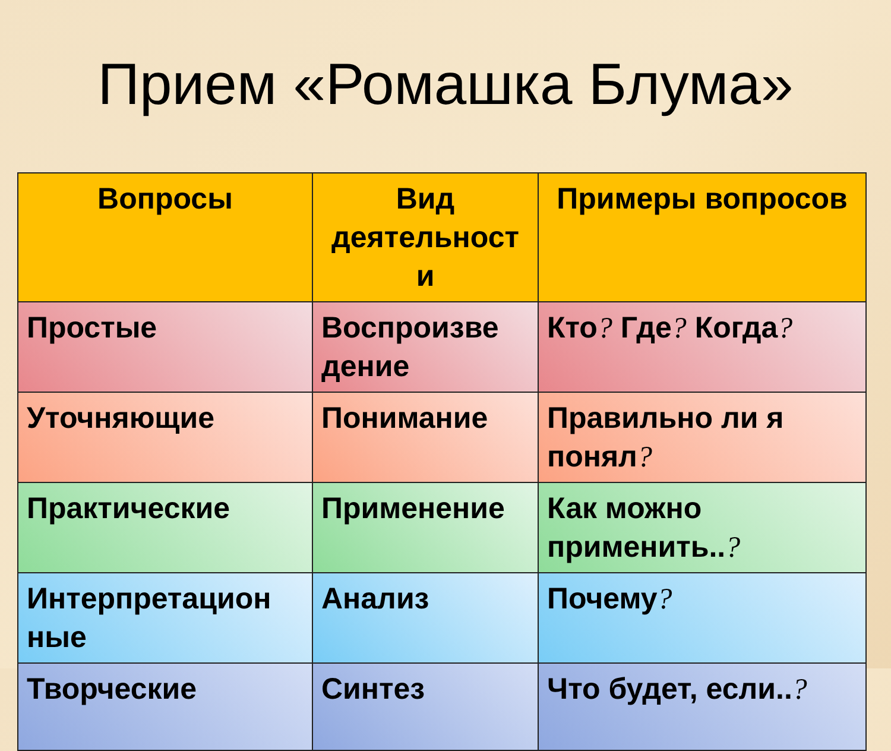Прием «Ромашка Блума»
| Вопросы | Вид деятельност и | Примеры вопросов |
| --- | --- | --- |
| Простые | Воспроизве дение | Кто ? Где ? Когда ? |
| Уточняющие | Понимание | Правильно ли я понял ? |
| Практические | Применение | Как можно применить.. ? |
| Интерпретацион ные | Анализ | Почему ? |
| Творческие | Синтез | Что будет, если.. ? |